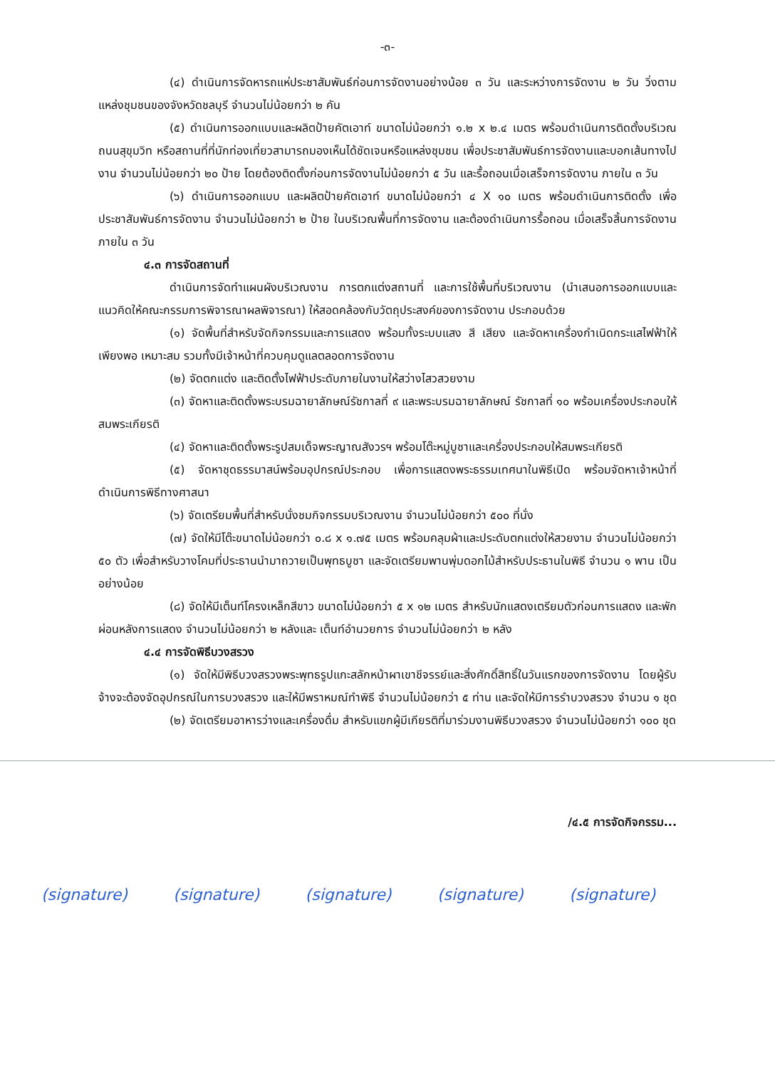-๓-
(๔) ดำเนินการจัดหารถแห่ประชาสัมพันธ์ก่อนการจัดงานอย่างน้อย ๓ วัน และระหว่างการจัดงาน ๒ วัน วิ่งตามแหล่งชุมชนของจังหวัดชลบุรี จำนวนไม่น้อยกว่า ๒ คัน
(๕) ดำเนินการออกแบบและผลิตป้ายคัตเอาท์ ขนาดไม่น้อยกว่า ๑.๒ x ๒.๔ เมตร พร้อมดำเนินการติดตั้งบริเวณถนนสุขุมวิท หรือสถานที่ที่นักท่องเที่ยวสามารถมองเห็นได้ชัดเจนหรือแหล่งชุมชน เพื่อประชาสัมพันธ์การจัดงานและบอกเส้นทางไปงาน จำนวนไม่น้อยกว่า ๒๐ ป้าย โดยต้องติดตั้งก่อนการจัดงานไม่น้อยกว่า ๕ วัน และรื้อถอนเมื่อเสร็จการจัดงาน ภายใน ๓ วัน
(๖) ดำเนินการออกแบบ และผลิตป้ายคัตเอาท์ ขนาดไม่น้อยกว่า ๔ X ๑๐ เมตร พร้อมดำเนินการติดตั้ง เพื่อประชาสัมพันธ์การจัดงาน จำนวนไม่น้อยกว่า ๒ ป้าย ในบริเวณพื้นที่การจัดงาน และต้องดำเนินการรื้อถอน เมื่อเสร็จสิ้นการจัดงาน ภายใน ๓ วัน
๔.๓ การจัดสถานที่
ดำเนินการจัดทำแผนผังบริเวณงาน การตกแต่งสถานที่ และการใช้พื้นที่บริเวณงาน (นำเสนอการออกแบบและแนวคิดให้คณะกรรมการพิจารณาผลพิจารณา) ให้สอดคล้องกับวัตถุประสงค์ของการจัดงาน ประกอบด้วย
(๑) จัดพื้นที่สำหรับจัดกิจกรรมและการแสดง พร้อมทั้งระบบแสง สี เสียง และจัดหาเครื่องกำเนิดกระแสไฟฟ้าให้เพียงพอ เหมาะสม รวมทั้งมีเจ้าหน้าที่ควบคุมดูแลตลอดการจัดงาน
(๒) จัดตกแต่ง และติดตั้งไฟฟ้าประดับภายในงานให้สว่างไสวสวยงาม
(๓) จัดหาและติดตั้งพระบรมฉายาลักษณ์รัชกาลที่ ๙ และพระบรมฉายาลักษณ์ รัชกาลที่ ๑๐ พร้อมเครื่องประกอบให้สมพระเกียรติ
(๔) จัดหาและติดตั้งพระรูปสมเด็จพระญาณสังวรฯ พร้อมโต๊ะหมู่บูชาและเครื่องประกอบให้สมพระเกียรติ
(๕) จัดหาชุดธรรมาสน์พร้อมอุปกรณ์ประกอบ เพื่อการแสดงพระธรรมเทศนาในพิธีเปิด พร้อมจัดหาเจ้าหน้าที่ดำเนินการพิธีทางศาสนา
(๖) จัดเตรียมพื้นที่สำหรับนั่งชมกิจกรรมบริเวณงาน จำนวนไม่น้อยกว่า ๕๐๐ ที่นั่ง
(๗) จัดให้มีโต๊ะขนาดไม่น้อยกว่า ๐.๘ x ๑.๗๕ เมตร พร้อมคลุมผ้าและประดับตกแต่งให้สวยงาม จำนวนไม่น้อยกว่า ๕๐ ตัว เพื่อสำหรับวางโคมที่ประธานนำมาถวายเป็นพุทธบูชา และจัดเตรียมพานพุ่มดอกไม้สำหรับประธานในพิธี จำนวน ๑ พาน เป็นอย่างน้อย
(๘) จัดให้มีเต็นท์โครงเหล็กสีขาว ขนาดไม่น้อยกว่า ๕ x ๑๒ เมตร สำหรับนักแสดงเตรียมตัวก่อนการแสดง และพักผ่อนหลังการแสดง จำนวนไม่น้อยกว่า ๒ หลังและ เต็นท์อำนวยการ จำนวนไม่น้อยกว่า ๒ หลัง
๔.๔ การจัดพิธีบวงสรวง
(๑) จัดให้มีพิธีบวงสรวงพระพุทธรูปแกะสลักหน้าผาเขาชีจรรย์และสิ่งศักดิ์สิทธิ์ในวันแรกของการจัดงาน โดยผู้รับจ้างจะต้องจัดอุปกรณ์ในการบวงสรวง และให้มีพราหมณ์ทำพิธี จำนวนไม่น้อยกว่า ๕ ท่าน และจัดให้มีการรำบวงสรวง จำนวน ๑ ชุด
(๒) จัดเตรียมอาหารว่างและเครื่องดื่ม สำหรับแขกผู้มีเกียรติที่มาร่วมงานพิธีบวงสรวง จำนวนไม่น้อยกว่า ๑๐๐ ชุด
/๔.๕ การจัดกิจกรรม...
(signature) (signature) (signature) (signature) (signature)